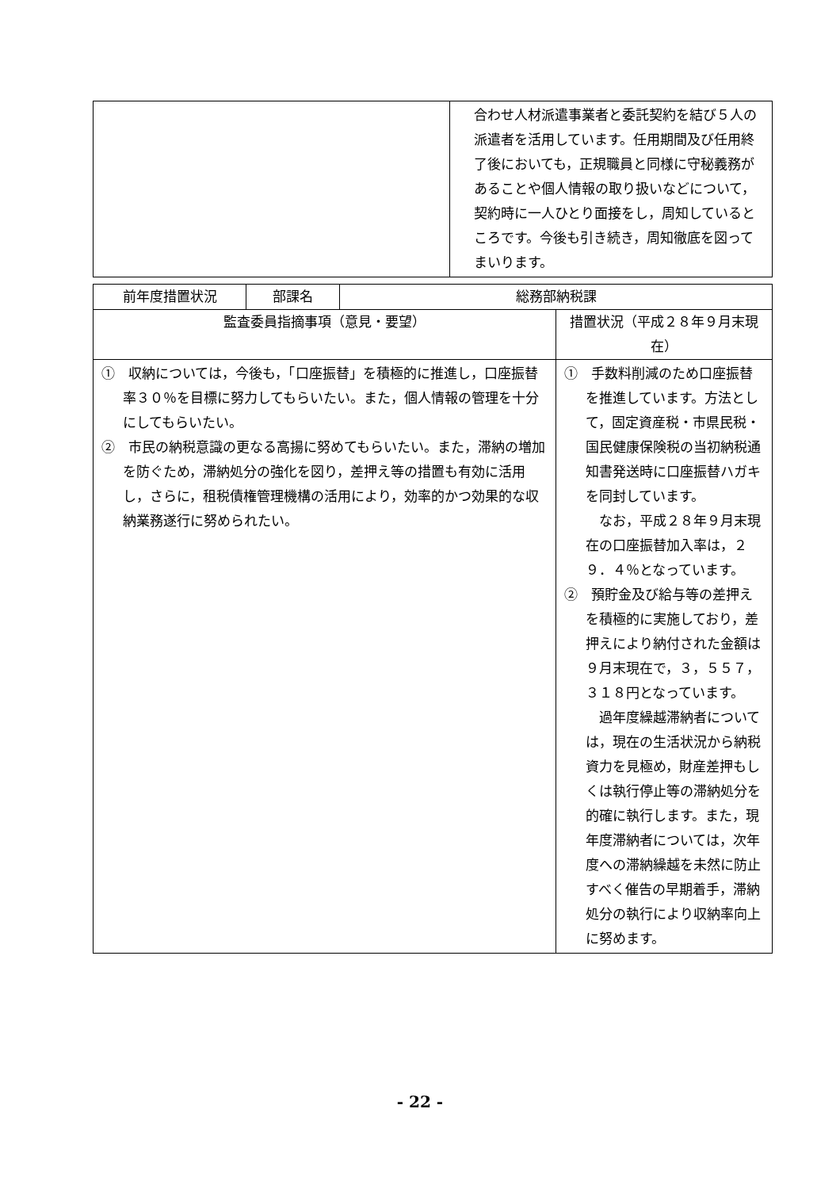| | 合わせ人材派遣事業者と委託契約を結び５人の派遣者を活用しています。任用期間及び任用終了後においても，正規職員と同様に守秘義務があることや個人情報の取り扱いなどについて，契約時に一人ひとり面接をし，周知しているところです。今後も引き続き，周知徹底を図ってまいります。 |
| 前年度措置状況 | 部課名 | 総務部納税課 | |
| --- | --- | --- | --- |
| 監査委員指摘事項（意見・要望） | | | 措置状況（平成２８年９月末現在） |
| ① 収納については，今後も，「口座振替」を積極的に推進し，口座振替率３０％を目標に努力してもらいたい。また，個人情報の管理を十分にしてもらいたい。 ② 市民の納税意識の更なる高揚に努めてもらいたい。また，滞納の増加を防ぐため，滞納処分の強化を図り，差押え等の措置も有効に活用し，さらに，租税債権管理機構の活用により，効率的かつ効果的な収納業務遂行に努められたい。 | | | ① 手数料削減のため口座振替を推進しています。方法として，固定資産税・市県民税・国民健康保険税の当初納税通知書発送時に口座振替ハガキを同封しています。 なお，平成２８年９月末現在の口座振替加入率は，２９．４％となっています。 ② 預貯金及び給与等の差押えを積極的に実施しており，差押えにより納付された金額は９月末現在で，３，５５７，３１８円となっています。 過年度繰越滞納者については，現在の生活状況から納税資力を見極め，財産差押もしくは執行停止等の滞納処分を的確に執行します。また，現年度滞納者については，次年度への滞納繰越を未然に防止すべく催告の早期着手，滞納処分の執行により収納率向上に努めます。 |
- 22 -